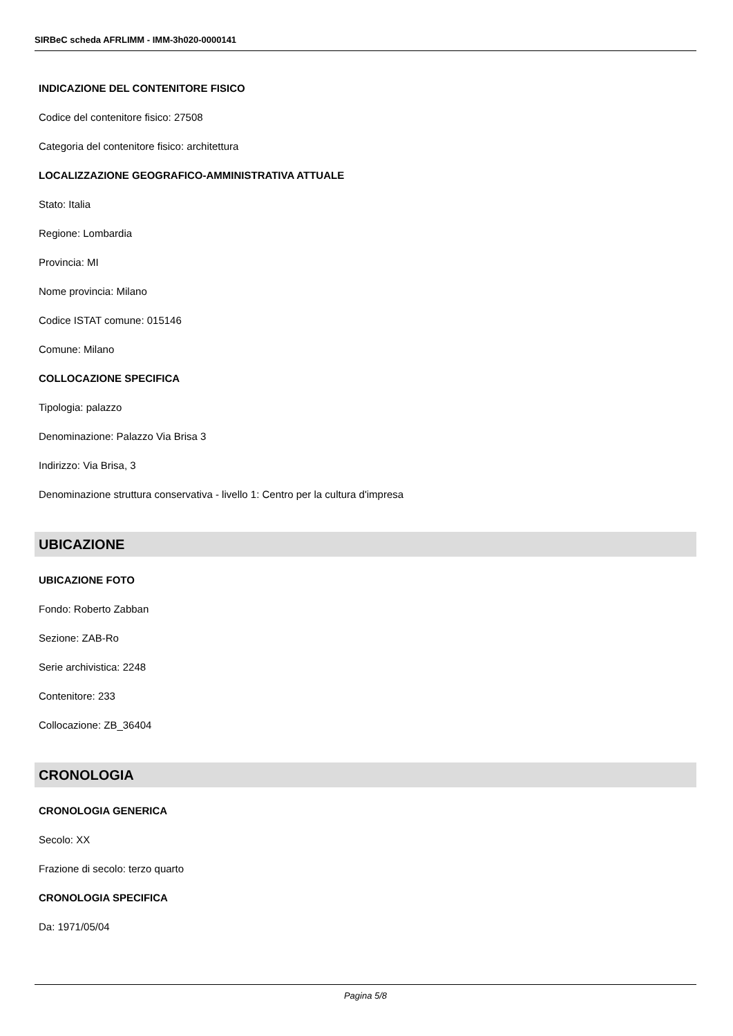SIRBeC scheda AFRLIMM - IMM-3h020-0000141
INDICAZIONE DEL CONTENITORE FISICO
Codice del contenitore fisico: 27508
Categoria del contenitore fisico: architettura
LOCALIZZAZIONE GEOGRAFICO-AMMINISTRATIVA ATTUALE
Stato: Italia
Regione: Lombardia
Provincia: MI
Nome provincia: Milano
Codice ISTAT comune: 015146
Comune: Milano
COLLOCAZIONE SPECIFICA
Tipologia: palazzo
Denominazione: Palazzo Via Brisa 3
Indirizzo: Via Brisa, 3
Denominazione struttura conservativa - livello 1: Centro per la cultura d'impresa
UBICAZIONE
UBICAZIONE FOTO
Fondo: Roberto Zabban
Sezione: ZAB-Ro
Serie archivistica: 2248
Contenitore: 233
Collocazione: ZB_36404
CRONOLOGIA
CRONOLOGIA GENERICA
Secolo: XX
Frazione di secolo: terzo quarto
CRONOLOGIA SPECIFICA
Da: 1971/05/04
Pagina 5/8